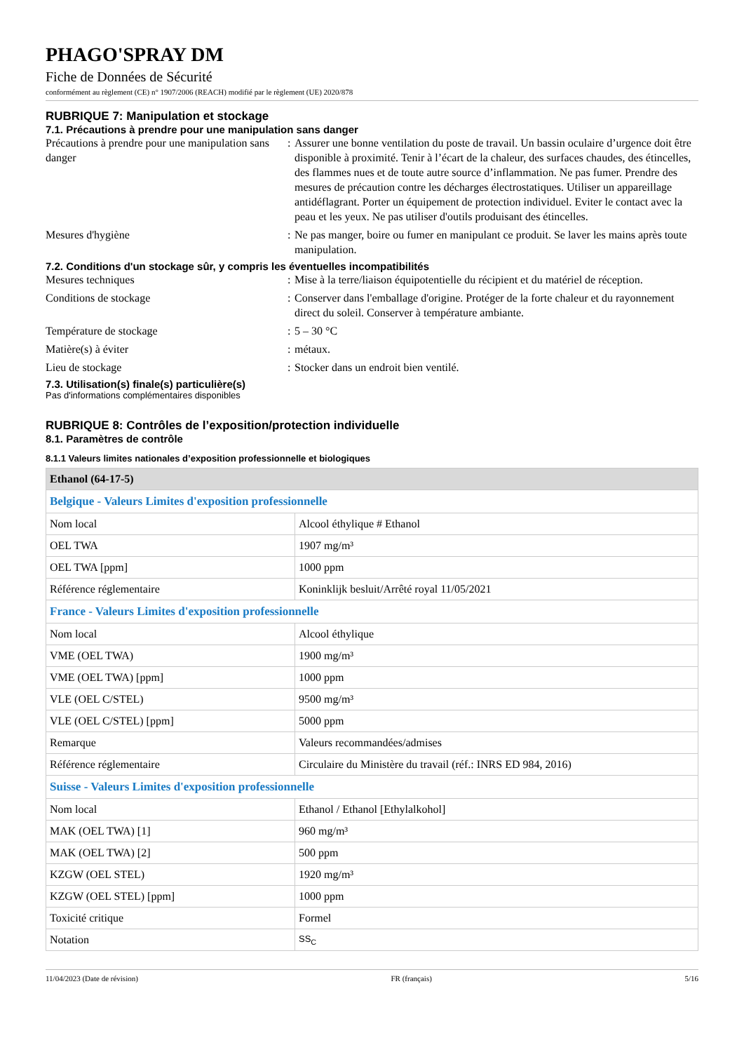PHAGO'SPRAY DM
Fiche de Données de Sécurité
conformément au règlement (CE) n° 1907/2006 (REACH) modifié par le règlement (UE) 2020/878
RUBRIQUE 7: Manipulation et stockage
7.1. Précautions à prendre pour une manipulation sans danger
Précautions à prendre pour une manipulation sans danger
: Assurer une bonne ventilation du poste de travail. Un bassin oculaire d’urgence doit être disponible à proximité. Tenir à l’écart de la chaleur, des surfaces chaudes, des étincelles, des flammes nues et de toute autre source d’inflammation. Ne pas fumer. Prendre des mesures de précaution contre les décharges électrostatiques. Utiliser un appareillage antidéflagrant. Porter un équipement de protection individuel. Eviter le contact avec la peau et les yeux. Ne pas utiliser d'outils produisant des étincelles.
Mesures d'hygiène : Ne pas manger, boire ou fumer en manipulant ce produit. Se laver les mains après toute manipulation.
7.2. Conditions d'un stockage sûr, y compris les éventuelles incompatibilités
Mesures techniques : Mise à la terre/liaison équipotentielle du récipient et du matériel de réception.
Conditions de stockage : Conserver dans l'emballage d'origine. Protéger de la forte chaleur et du rayonnement direct du soleil. Conserver à température ambiante.
Température de stockage : 5 – 30 °C
Matière(s) à éviter : métaux.
Lieu de stockage : Stocker dans un endroit bien ventilé.
7.3. Utilisation(s) finale(s) particulière(s)
Pas d'informations complémentaires disponibles
RUBRIQUE 8: Contrôles de l’exposition/protection individuelle
8.1. Paramètres de contrôle
8.1.1 Valeurs limites nationales d’exposition professionnelle et biologiques
| Ethanol (64-17-5) | |
| --- | --- |
| Belgique - Valeurs Limites d'exposition professionnelle | |
| Nom local | Alcool éthylique # Ethanol |
| OEL TWA | 1907 mg/m³ |
| OEL TWA [ppm] | 1000 ppm |
| Référence réglementaire | Koninklijk besluit/Arrêté royal 11/05/2021 |
| France - Valeurs Limites d'exposition professionnelle | |
| Nom local | Alcool éthylique |
| VME (OEL TWA) | 1900 mg/m³ |
| VME (OEL TWA) [ppm] | 1000 ppm |
| VLE (OEL C/STEL) | 9500 mg/m³ |
| VLE (OEL C/STEL) [ppm] | 5000 ppm |
| Remarque | Valeurs recommandées/admises |
| Référence réglementaire | Circulaire du Ministère du travail (réf.: INRS ED 984, 2016) |
| Suisse - Valeurs Limites d'exposition professionnelle | |
| Nom local | Ethanol / Ethanol [Ethylalkohol] |
| MAK (OEL TWA) [1] | 960 mg/m³ |
| MAK (OEL TWA) [2] | 500 ppm |
| KZGW (OEL STEL) | 1920 mg/m³ |
| KZGW (OEL STEL) [ppm] | 1000 ppm |
| Toxicité critique | Formel |
| Notation | SS<sub>C</sub> |
11/04/2023 (Date de révision) FR (français) 5/16